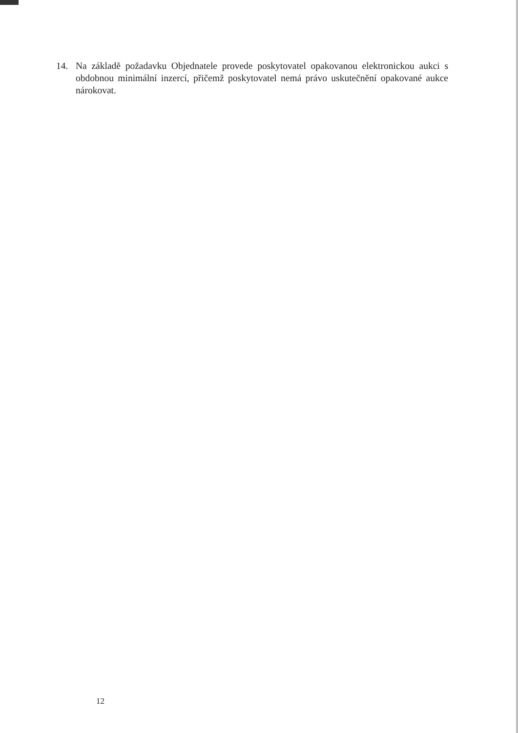14. Na základě požadavku Objednatele provede poskytovatel opakovanou elektronickou aukci s obdobnou minimální inzercí, přičemž poskytovatel nemá právo uskutečnění opakované aukce nárokovat.
12